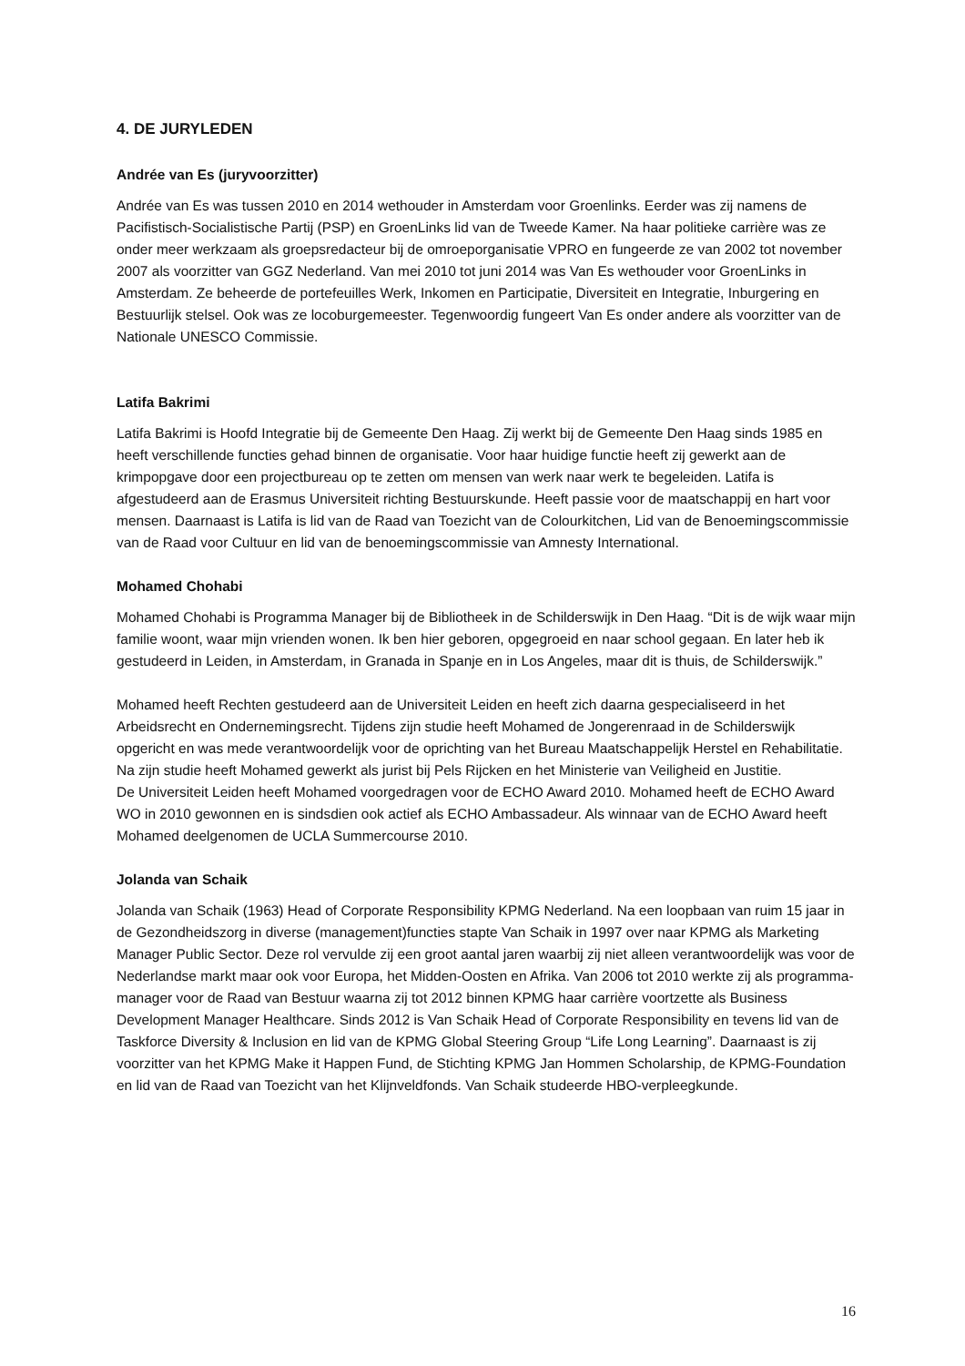4. DE JURYLEDEN
Andrée van Es (juryvoorzitter)
Andrée van Es was tussen 2010 en 2014 wethouder in Amsterdam voor Groenlinks. Eerder was zij namens de Pacifistisch-Socialistische Partij (PSP) en GroenLinks lid van de Tweede Kamer. Na haar politieke carrière was ze onder meer werkzaam als groepsredacteur bij de omroeporganisatie VPRO en fungeerde ze van 2002 tot november 2007 als voorzitter van GGZ Nederland. Van mei 2010 tot juni 2014 was Van Es wethouder voor GroenLinks in Amsterdam. Ze beheerde de portefeuilles Werk, Inkomen en Participatie, Diversiteit en Integratie, Inburgering en Bestuurlijk stelsel. Ook was ze locoburgemeester. Tegenwoordig fungeert Van Es onder andere als voorzitter van de Nationale UNESCO Commissie.
Latifa Bakrimi
Latifa Bakrimi is Hoofd Integratie bij de Gemeente Den Haag. Zij werkt bij de Gemeente Den Haag sinds 1985 en heeft verschillende functies gehad binnen de organisatie. Voor haar huidige functie heeft zij gewerkt aan de krimpopgave door een projectbureau op te zetten om mensen van werk naar werk te begeleiden. Latifa is afgestudeerd aan de Erasmus Universiteit richting Bestuurskunde. Heeft passie voor de maatschappij en hart voor mensen. Daarnaast is Latifa is lid van de Raad van Toezicht van de Colourkitchen, Lid van de Benoemingscommissie van de Raad voor Cultuur en lid van de benoemingscommissie van Amnesty International.
Mohamed Chohabi
Mohamed Chohabi is Programma Manager bij de Bibliotheek in de Schilderswijk in Den Haag. “Dit is de wijk waar mijn familie woont, waar mijn vrienden wonen. Ik ben hier geboren, opgegroeid en naar school gegaan. En later heb ik gestudeerd in Leiden, in Amsterdam, in Granada in Spanje en in Los Angeles, maar dit is thuis, de Schilderswijk.”
Mohamed heeft Rechten gestudeerd aan de Universiteit Leiden en heeft zich daarna gespecialiseerd in het Arbeidsrecht en Ondernemingsrecht. Tijdens zijn studie heeft Mohamed de Jongerenraad in de Schilderswijk opgericht en was mede verantwoordelijk voor de oprichting van het Bureau Maatschappelijk Herstel en Rehabilitatie. Na zijn studie heeft Mohamed gewerkt als jurist bij Pels Rijcken en het Ministerie van Veiligheid en Justitie.
De Universiteit Leiden heeft Mohamed voorgedragen voor de ECHO Award 2010. Mohamed heeft de ECHO Award WO in 2010 gewonnen en is sindsdien ook actief als ECHO Ambassadeur. Als winnaar van de ECHO Award heeft Mohamed deelgenomen de UCLA Summercourse 2010.
Jolanda van Schaik
Jolanda van Schaik (1963) Head of Corporate Responsibility KPMG Nederland. Na een loopbaan van ruim 15 jaar in de Gezondheidszorg in diverse (management)functies stapte Van Schaik in 1997 over naar KPMG als Marketing Manager Public Sector. Deze rol vervulde zij een groot aantal jaren waarbij zij niet alleen verantwoordelijk was voor de Nederlandse markt maar ook voor Europa, het Midden-Oosten en Afrika. Van 2006 tot 2010 werkte zij als programma-manager voor de Raad van Bestuur waarna zij tot 2012 binnen KPMG haar carrière voortzette als Business Development Manager Healthcare. Sinds 2012 is Van Schaik Head of Corporate Responsibility en tevens lid van de Taskforce Diversity & Inclusion en lid van de KPMG Global Steering Group “Life Long Learning”. Daarnaast is zij voorzitter van het KPMG Make it Happen Fund, de Stichting KPMG Jan Hommen Scholarship, de KPMG-Foundation en lid van de Raad van Toezicht van het Klijnveldfonds. Van Schaik studeerde HBO-verpleegkunde.
16